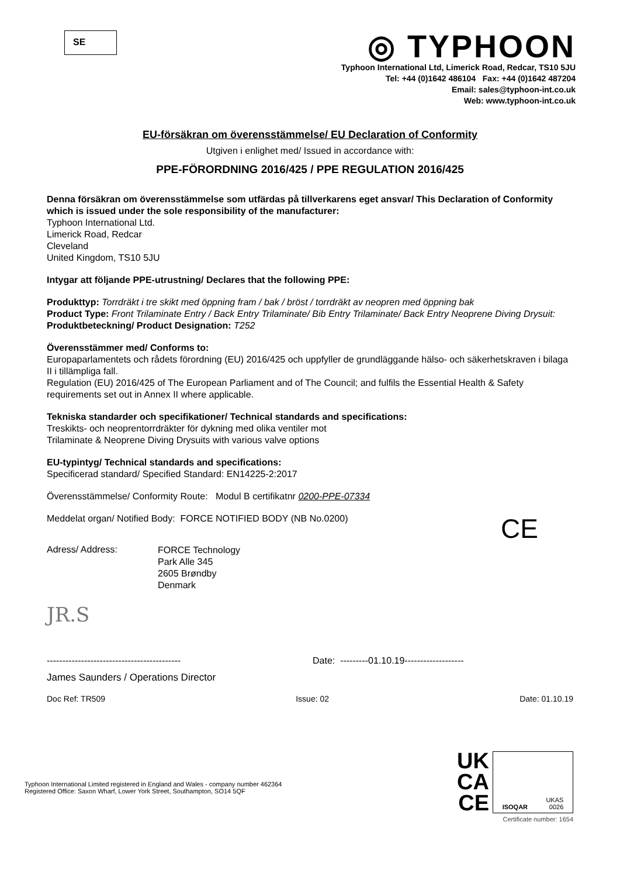SE
◎ TYPHOON
Typhoon International Ltd, Limerick Road, Redcar, TS10 5JU
Tel: +44 (0)1642 486104 Fax: +44 (0)1642 487204
Email: sales@typhoon-int.co.uk
Web: www.typhoon-int.co.uk
EU-försäkran om överensstämmelse/ EU Declaration of Conformity
Utgiven i enlighet med/ Issued in accordance with:
PPE-FÖRORDNING 2016/425 / PPE REGULATION 2016/425
Denna försäkran om överensstämmelse som utfärdas på tillverkarens eget ansvar/ This Declaration of Conformity which is issued under the sole responsibility of the manufacturer:
Typhoon International Ltd.
Limerick Road, Redcar
Cleveland
United Kingdom, TS10 5JU
Intygar att följande PPE-utrustning/ Declares that the following PPE:
Produkttyp: Torrdräkt i tre skikt med öppning fram / bak / bröst / torrdräkt av neopren med öppning bak
Product Type: Front Trilaminate Entry / Back Entry Trilaminate/ Bib Entry Trilaminate/ Back Entry Neoprene Diving Drysuit:
Produktbeteckning/ Product Designation: T252
Överensstämmer med/ Conforms to:
Europaparlamentets och rådets förordning (EU) 2016/425 och uppfyller de grundläggande hälso- och säkerhetskraven i bilaga II i tillämpliga fall.
Regulation (EU) 2016/425 of The European Parliament and of The Council; and fulfils the Essential Health & Safety requirements set out in Annex II where applicable.
Tekniska standarder och specifikationer/ Technical standards and specifications:
Treskikts- och neoprentorrdräkter för dykning med olika ventiler mot
Trilaminate & Neoprene Diving Drysuits with various valve options
EU-typintyg/ Technical standards and specifications:
Specificerad standard/ Specified Standard: EN14225-2:2017
Överensstämmelse/ Conformity Route: Modul B certifikatnr 0200-PPE-07334
Meddelat organ/ Notified Body: FORCE NOTIFIED BODY (NB No.0200)
CE
Adress/ Address:
FORCE Technology
Park Alle 345
2605 Brøndby
Denmark
JR.S
------------------------------------------- Date: ---------01.10.19-------------------
James Saunders / Operations Director
Doc Ref: TR509 Issue: 02 Date: 01.10.19
Typhoon International Limited registered in England and Wales - company number 462364
Registered Office: Saxon Wharf, Lower York Street, Southampton, SO14 5QF
UK
CA
CE
ISOQAR UKAS
0026
Certificate number: 1654